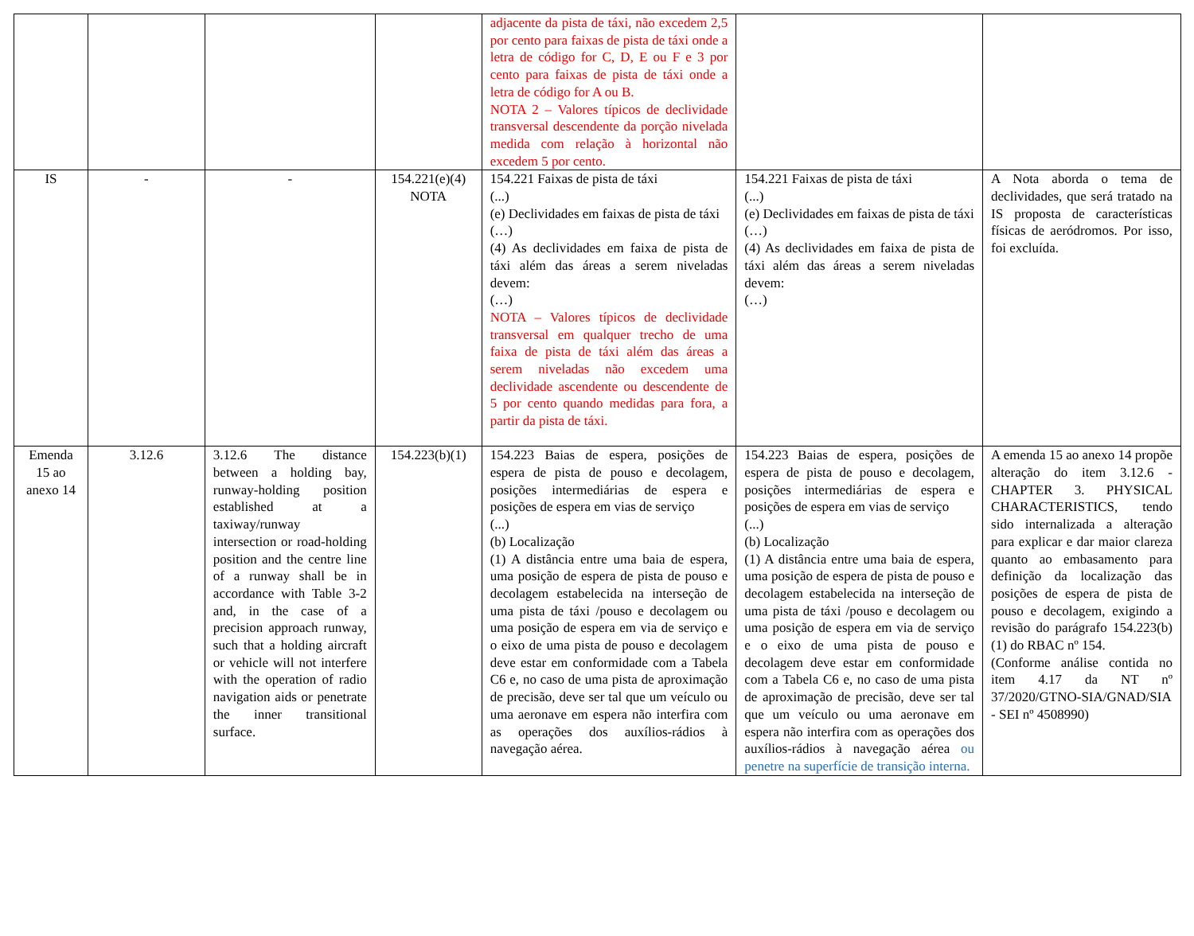| | | | | adjacente da pista de táxi, não excedem 2,5 por cento para faixas de pista de táxi onde a letra de código for C, D, E ou F e 3 por cento para faixas de pista de táxi onde a letra de código for A ou B. NOTA 2 – Valores típicos de declividade transversal descendente da porção nivelada medida com relação à horizontal não excedem 5 por cento. | | |
| IS | - | - | 154.221(e)(4) NOTA | 154.221 Faixas de pista de táxi (...) (e) Declividades em faixas de pista de táxi (…) (4) As declividades em faixa de pista de táxi além das áreas a serem niveladas devem: (…) NOTA – Valores típicos de declividade transversal em qualquer trecho de uma faixa de pista de táxi além das áreas a serem niveladas não excedem uma declividade ascendente ou descendente de 5 por cento quando medidas para fora, a partir da pista de táxi. | 154.221 Faixas de pista de táxi (...) (e) Declividades em faixas de pista de táxi (…) (4) As declividades em faixa de pista de táxi além das áreas a serem niveladas devem: (…) | A Nota aborda o tema de declividades, que será tratado na IS proposta de características físicas de aeródromos. Por isso, foi excluída. |
| Emenda 15 ao anexo 14 | 3.12.6 | 3.12.6 The distance between a holding bay, runway-holding position established at a taxiway/runway intersection or road-holding position and the centre line of a runway shall be in accordance with Table 3-2 and, in the case of a precision approach runway, such that a holding aircraft or vehicle will not interfere with the operation of radio navigation aids or penetrate the inner transitional surface. | 154.223(b)(1) | 154.223 Baias de espera, posições de espera de pista de pouso e decolagem, posições intermediárias de espera e posições de espera em vias de serviço (...) (b) Localização (1) A distância entre uma baia de espera, uma posição de espera de pista de pouso e decolagem estabelecida na interseção de uma pista de táxi /pouso e decolagem ou uma posição de espera em via de serviço e o eixo de uma pista de pouso e decolagem deve estar em conformidade com a Tabela C6 e, no caso de uma pista de aproximação de precisão, deve ser tal que um veículo ou uma aeronave em espera não interfira com as operações dos auxílios-rádios à navegação aérea. | 154.223 Baias de espera, posições de espera de pista de pouso e decolagem, posições intermediárias de espera e posições de espera em vias de serviço (...) (b) Localização (1) A distância entre uma baia de espera, uma posição de espera de pista de pouso e decolagem estabelecida na interseção de uma pista de táxi /pouso e decolagem ou uma posição de espera em via de serviço e o eixo de uma pista de pouso e decolagem deve estar em conformidade com a Tabela C6 e, no caso de uma pista de aproximação de precisão, deve ser tal que um veículo ou uma aeronave em espera não interfira com as operações dos auxílios-rádios à navegação aérea ou penetre na superfície de transição interna. | A emenda 15 ao anexo 14 propõe alteração do item 3.12.6 - CHAPTER 3. PHYSICAL CHARACTERISTICS, tendo sido internalizada a alteração para explicar e dar maior clareza quanto ao embasamento para definição da localização das posições de espera de pista de pouso e decolagem, exigindo a revisão do parágrafo 154.223(b)(1) do RBAC nº 154. (Conforme análise contida no item 4.17 da NT nº 37/2020/GTNO-SIA/GNAD/SIA - SEI nº 4508990) |